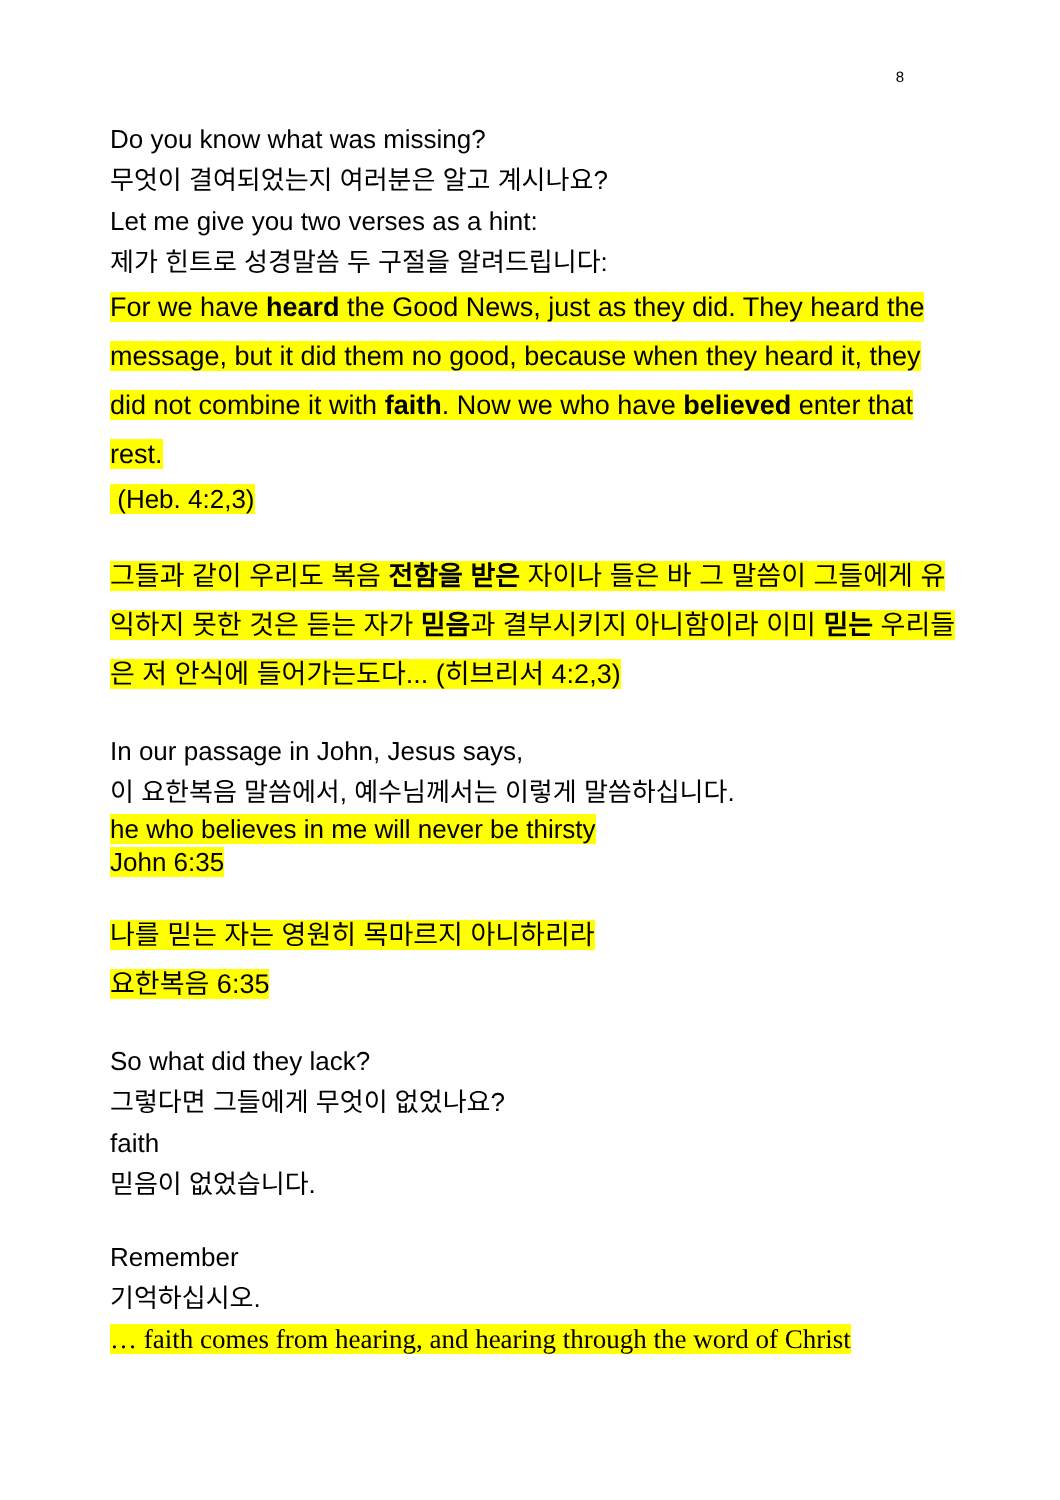8
Do you know what was missing?
무엇이 결여되었는지 여러분은 알고 계시나요?
Let me give you two verses as a hint:
제가 힌트로 성경말씀 두 구절을 알려드립니다:
For we have heard the Good News, just as they did. They heard the message, but it did them no good, because when they heard it, they did not combine it with faith. Now we who have believed enter that rest.
(Heb. 4:2,3)
그들과 같이 우리도 복음 전함을 받은 자이나 들은 바 그 말씀이 그들에게 유익하지 못한 것은 듣는 자가 믿음과 결부시키지 아니함이라 이미 믿는 우리들은 저 안식에 들어가는도다... (히브리서 4:2,3)
In our passage in John, Jesus says,
이 요한복음 말씀에서, 예수님께서는 이렇게 말씀하십니다.
he who believes in me will never be thirsty
John 6:35
나를 믿는 자는 영원히 목마르지 아니하리라
요한복음 6:35
So what did they lack?
그렇다면 그들에게 무엇이 없었나요?
faith
믿음이 없었습니다.
Remember
기억하십시오.
… faith comes from hearing, and hearing through the word of Christ